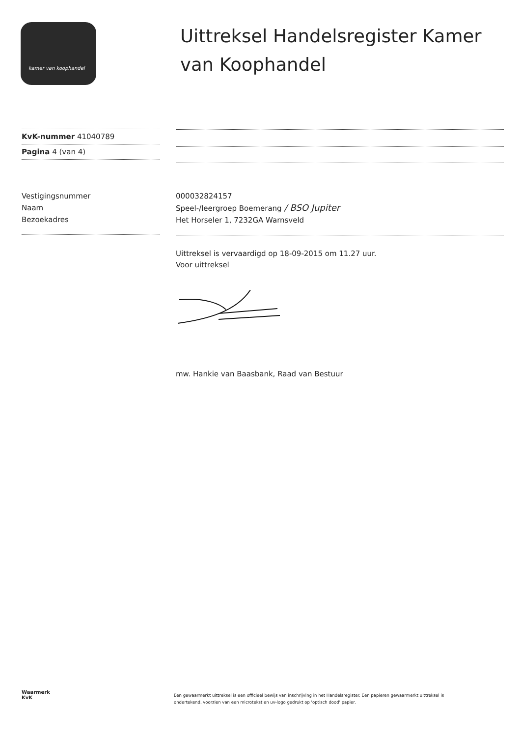kamer van koophandel
Uittreksel Handelsregister Kamer
van Koophandel
KvK-nummer 41040789
Pagina 4 (van 4)
Vestigingsnummer
Naam
Bezoekadres
000032824157
Speel-/leergroep Boemerang / BSO Jupiter
Het Horseler 1, 7232GA Warnsveld
Uittreksel is vervaardigd op 18-09-2015 om 11.27 uur.
Voor uittreksel
mw. Hankie van Baasbank, Raad van Bestuur
Waarmerk
KvK
Een gewaarmerkt uittreksel is een officieel bewijs van inschrijving in het Handelsregister. Een papieren gewaarmerkt uittreksel is ondertekend, voorzien van een microtekst en uv-logo gedrukt op 'optisch dood' papier.